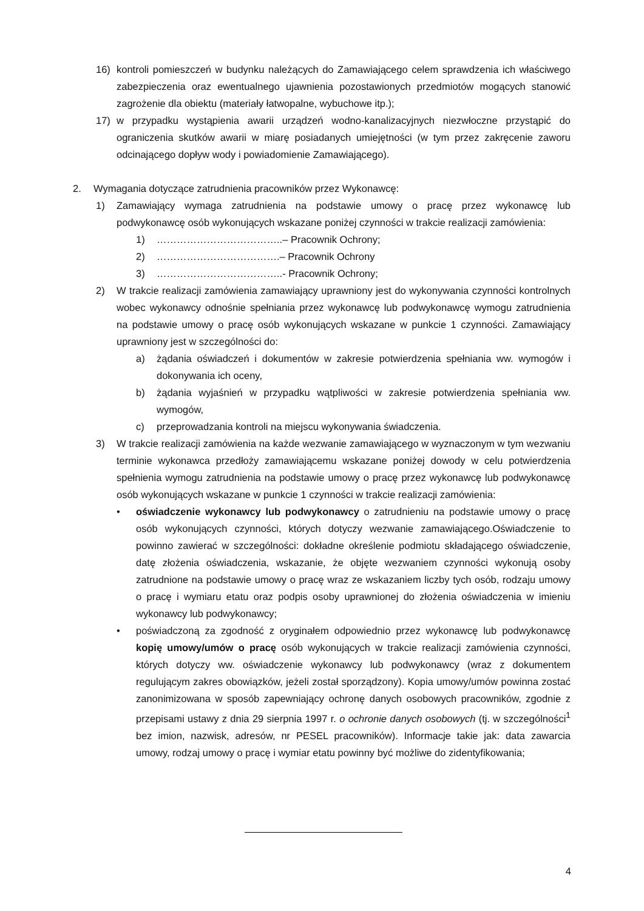16) kontroli pomieszczeń w budynku należących do Zamawiającego celem sprawdzenia ich właściwego zabezpieczenia oraz ewentualnego ujawnienia pozostawionych przedmiotów mogących stanowić zagrożenie dla obiektu (materiały łatwopalne, wybuchowe itp.);
17) w przypadku wystąpienia awarii urządzeń wodno-kanalizacyjnych niezwłoczne przystąpić do ograniczenia skutków awarii w miarę posiadanych umiejętności (w tym przez zakręcenie zaworu odcinającego dopływ wody i powiadomienie Zamawiającego).
2. Wymagania dotyczące zatrudnienia pracowników przez Wykonawcę:
1) Zamawiający wymaga zatrudnienia na podstawie umowy o pracę przez wykonawcę lub podwykonawcę osób wykonujących wskazane poniżej czynności w trakcie realizacji zamówienia:
1) ………………………………..– Pracownik Ochrony;
2) ……………………………….– Pracownik Ochrony
3) ………………………………..- Pracownik Ochrony;
2) W trakcie realizacji zamówienia zamawiający uprawniony jest do wykonywania czynności kontrolnych wobec wykonawcy odnośnie spełniania przez wykonawcę lub podwykonawcę wymogu zatrudnienia na podstawie umowy o pracę osób wykonujących wskazane w punkcie 1 czynności. Zamawiający uprawniony jest w szczególności do:
a) żądania oświadczeń i dokumentów w zakresie potwierdzenia spełniania ww. wymogów i dokonywania ich oceny,
b) żądania wyjaśnień w przypadku wątpliwości w zakresie potwierdzenia spełniania ww. wymogów,
c) przeprowadzania kontroli na miejscu wykonywania świadczenia.
3) W trakcie realizacji zamówienia na każde wezwanie zamawiającego w wyznaczonym w tym wezwaniu terminie wykonawca przedłoży zamawiającemu wskazane poniżej dowody w celu potwierdzenia spełnienia wymogu zatrudnienia na podstawie umowy o pracę przez wykonawcę lub podwykonawcę osób wykonujących wskazane w punkcie 1 czynności w trakcie realizacji zamówienia:
• oświadczenie wykonawcy lub podwykonawcy o zatrudnieniu na podstawie umowy o pracę osób wykonujących czynności, których dotyczy wezwanie zamawiającego.Oświadczenie to powinno zawierać w szczególności: dokładne określenie podmiotu składającego oświadczenie, datę złożenia oświadczenia, wskazanie, że objęte wezwaniem czynności wykonują osoby zatrudnione na podstawie umowy o pracę wraz ze wskazaniem liczby tych osób, rodzaju umowy o pracę i wymiaru etatu oraz podpis osoby uprawnionej do złożenia oświadczenia w imieniu wykonawcy lub podwykonawcy;
• poświadczoną za zgodność z oryginałem odpowiednio przez wykonawcę lub podwykonawcę kopię umowy/umów o pracę osób wykonujących w trakcie realizacji zamówienia czynności, których dotyczy ww. oświadczenie wykonawcy lub podwykonawcy (wraz z dokumentem regulującym zakres obowiązków, jeżeli został sporządzony). Kopia umowy/umów powinna zostać zanonimizowana w sposób zapewniający ochronę danych osobowych pracowników, zgodnie z przepisami ustawy z dnia 29 sierpnia 1997 r. o ochronie danych osobowych (tj. w szczególności<sup>1</sup> bez imion, nazwisk, adresów, nr PESEL pracowników). Informacje takie jak: data zawarcia umowy, rodzaj umowy o pracę i wymiar etatu powinny być możliwe do zidentyfikowania;
4